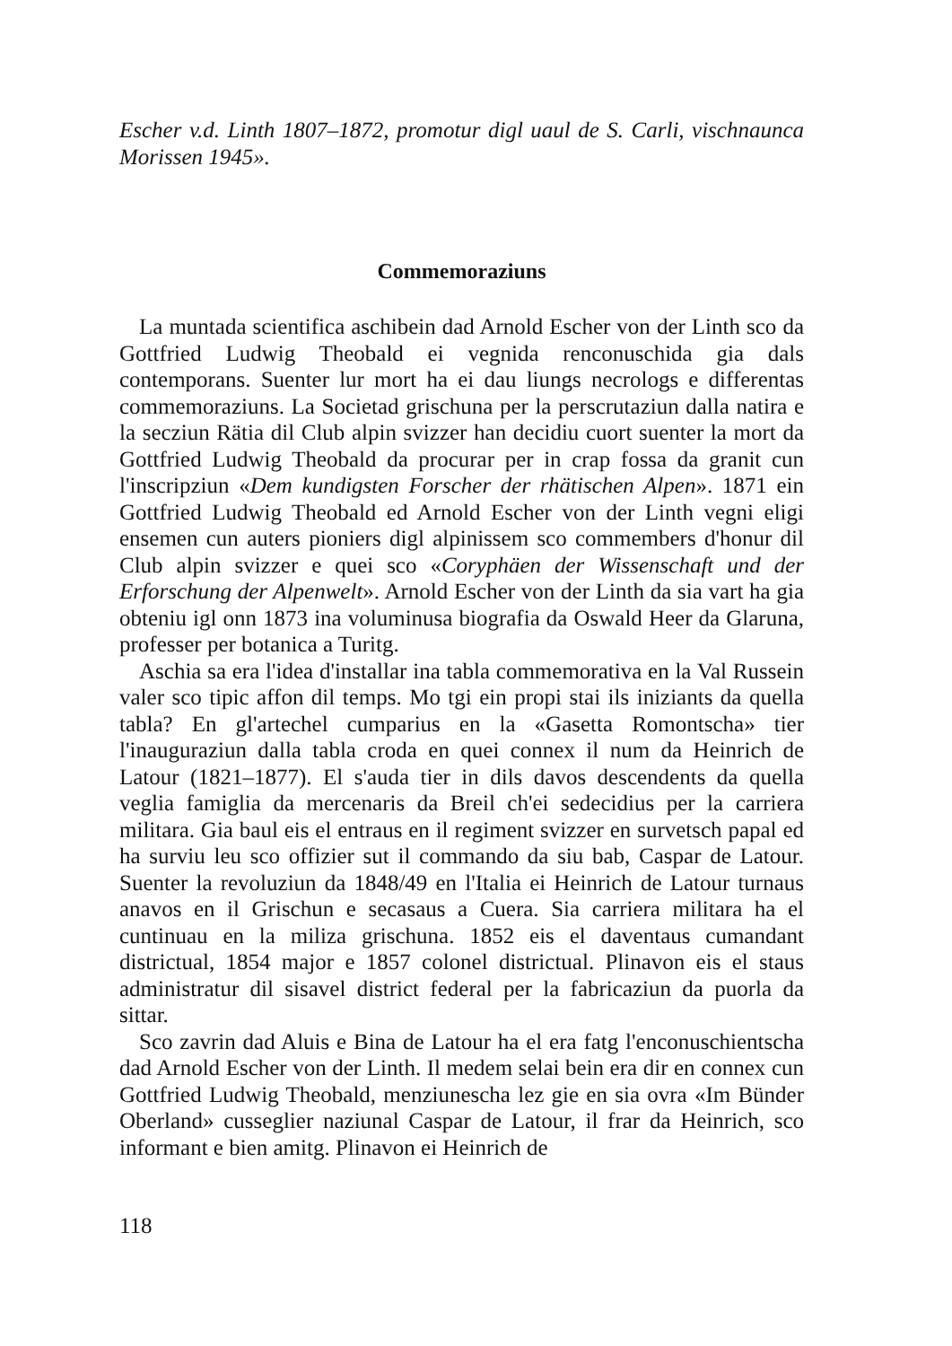Escher v.d. Linth 1807–1872, promotur digl uaul de S. Carli, vischnaunca Morissen 1945».
Commemoraziuns
La muntada scientifica aschibein dad Arnold Escher von der Linth sco da Gottfried Ludwig Theobald ei vegnida renconuschida gia dals contemporans. Suenter lur mort ha ei dau liungs necrologs e differentas commemoraziuns. La Societad grischuna per la perscrutaziun dalla natira e la secziun Rätia dil Club alpin svizzer han decidiu cuort suenter la mort da Gottfried Ludwig Theobald da procurar per in crap fossa da granit cun l'inscripziun «Dem kundigsten Forscher der rhätischen Alpen». 1871 ein Gottfried Ludwig Theobald ed Arnold Escher von der Linth vegni eligi ensemen cun auters pioniers digl alpinissem sco commembers d'honur dil Club alpin svizzer e quei sco «Coryphäen der Wissenschaft und der Erforschung der Alpenwelt». Arnold Escher von der Linth da sia vart ha gia obteniu igl onn 1873 ina voluminusa biografia da Oswald Heer da Glaruna, professer per botanica a Turitg.
Aschia sa era l'idea d'installar ina tabla commemorativa en la Val Russein valer sco tipic affon dil temps. Mo tgi ein propi stai ils iniziants da quella tabla? En gl'artechel cumparius en la «Gasetta Romontscha» tier l'inauguraziun dalla tabla croda en quei connex il num da Heinrich de Latour (1821–1877). El s'auda tier in dils davos descendents da quella veglia famiglia da mercenaris da Breil ch'ei sedecidius per la carriera militara. Gia baul eis el entraus en il regiment svizzer en survetsch papal ed ha surviu leu sco offizier sut il commando da siu bab, Caspar de Latour. Suenter la revoluziun da 1848/49 en l'Italia ei Heinrich de Latour turnaus anavos en il Grischun e secasaus a Cuera. Sia carriera militara ha el cuntinuau en la miliza grischuna. 1852 eis el daventaus cumandant districtual, 1854 major e 1857 colonel districtual. Plinavon eis el staus administratur dil sisavel district federal per la fabricaziun da puorla da sittar.
Sco zavrin dad Aluis e Bina de Latour ha el era fatg l'enconuschientscha dad Arnold Escher von der Linth. Il medem selai bein era dir en connex cun Gottfried Ludwig Theobald, menziunescha lez gie en sia ovra «Im Bünder Oberland» cusseglier naziunal Caspar de Latour, il frar da Heinrich, sco informant e bien amitg. Plinavon ei Heinrich de
118